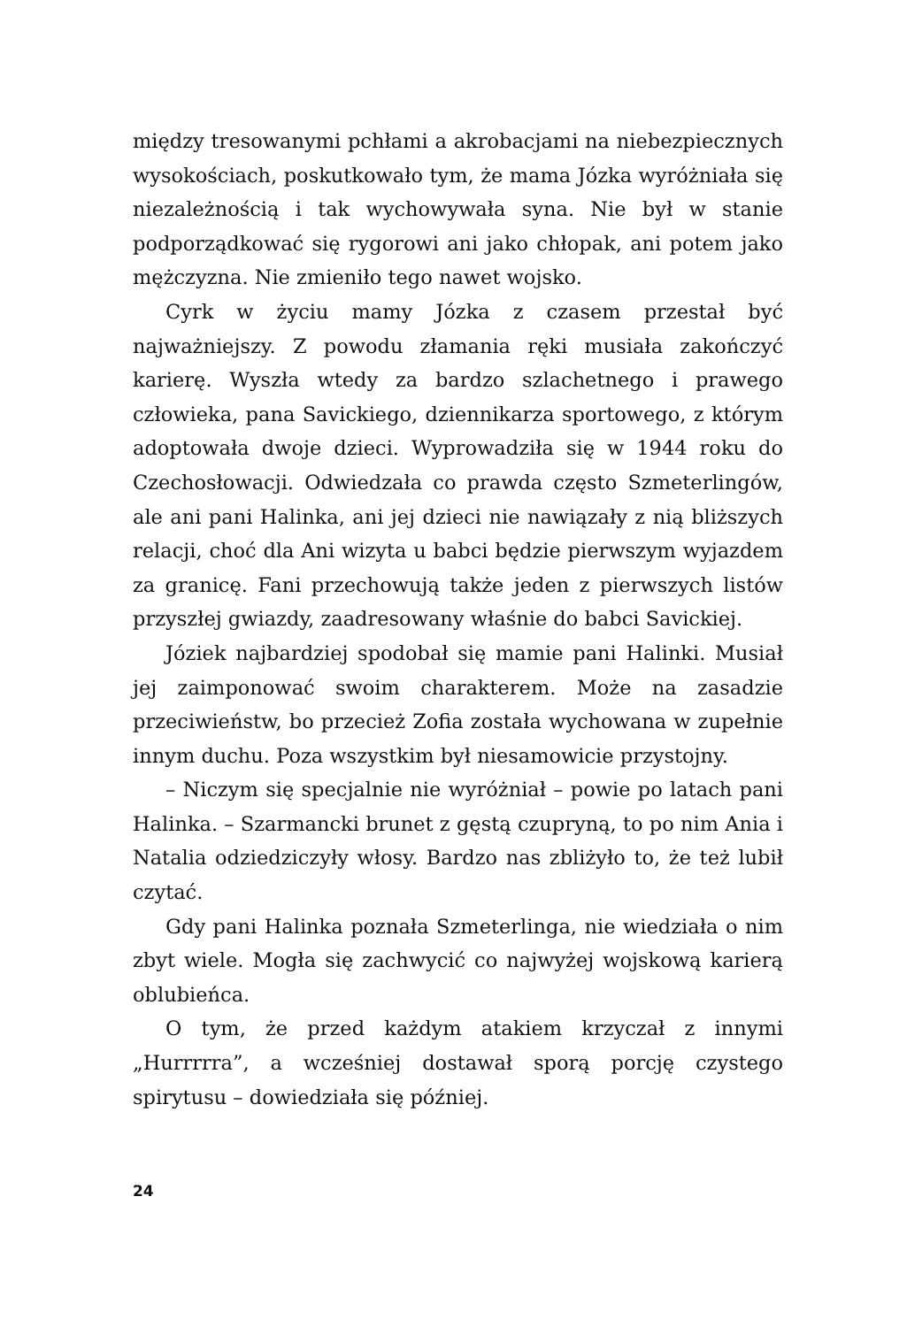między tresowanymi pchłami a akrobacjami na niebezpiecznych wysokościach, poskutkowało tym, że mama Józka wyróżniała się niezależnością i tak wychowywała syna. Nie był w stanie podporządkować się rygorowi ani jako chłopak, ani potem jako mężczyzna. Nie zmieniło tego nawet wojsko.
Cyrk w życiu mamy Józka z czasem przestał być najważniejszy. Z powodu złamania ręki musiała zakończyć karierę. Wyszła wtedy za bardzo szlachetnego i prawego człowieka, pana Savickiego, dziennikarza sportowego, z którym adoptowała dwoje dzieci. Wyprowadziła się w 1944 roku do Czechosłowacji. Odwiedzała co prawda często Szmeterlingów, ale ani pani Halinka, ani jej dzieci nie nawiązały z nią bliższych relacji, choć dla Ani wizyta u babci będzie pierwszym wyjazdem za granicę. Fani przechowują także jeden z pierwszych listów przyszłej gwiazdy, zaadresowany właśnie do babci Savickiej.
Józiek najbardziej spodobał się mamie pani Halinki. Musiał jej zaimponować swoim charakterem. Może na zasadzie przeciwieństw, bo przecież Zofia została wychowana w zupełnie innym duchu. Poza wszystkim był niesamowicie przystojny.
– Niczym się specjalnie nie wyróżniał – powie po latach pani Halinka. – Szarmancki brunet z gęstą czupryną, to po nim Ania i Natalia odziedziczyły włosy. Bardzo nas zbliżyło to, że też lubił czytać.
Gdy pani Halinka poznała Szmeterlinga, nie wiedziała o nim zbyt wiele. Mogła się zachwycić co najwyżej wojskową karierą oblubieńca.
O tym, że przed każdym atakiem krzyczał z innymi „Hurrrrra”, a wcześniej dostawał sporą porcję czystego spirytusu – dowiedziała się później.
24